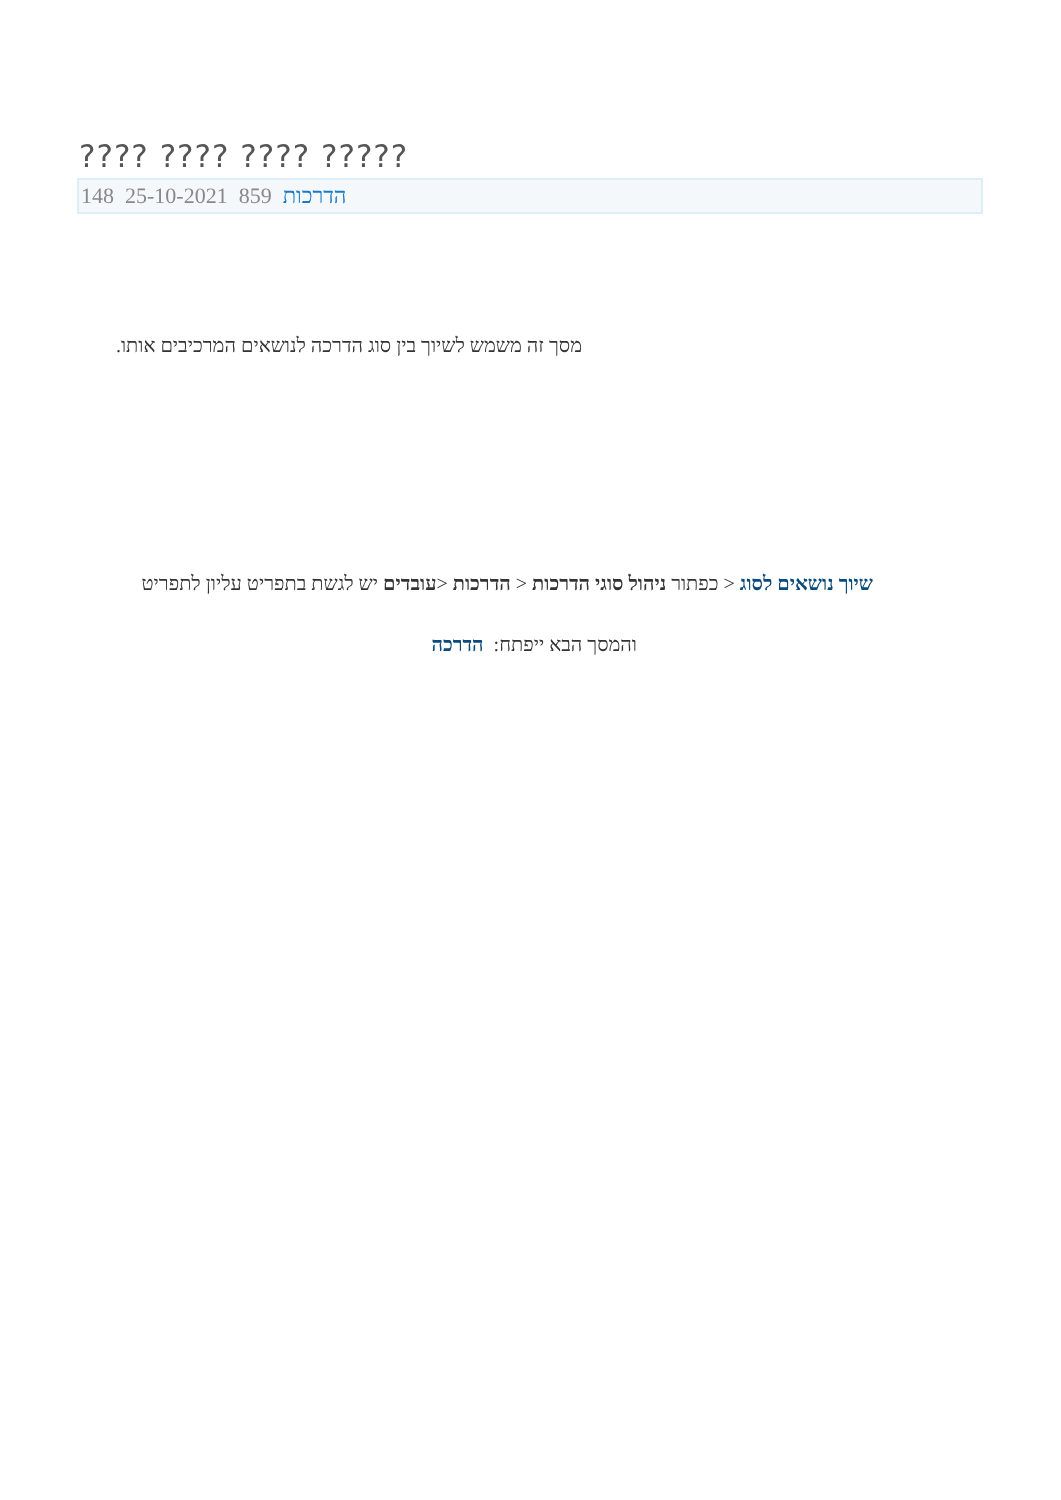???? ???? ???? ?????
148 25-10-2021 הדרכות 859
מסך זה משמש לשיוך בין סוג הדרכה לנושאים המרכיבים אותו.
שיוך נושאים לסוג < כפתור ניהול סוגי הדרכות < הדרכות <עובדים יש לגשת בתפריט עליון לתפריט
והמסך הבא ייפתח: הדרכה